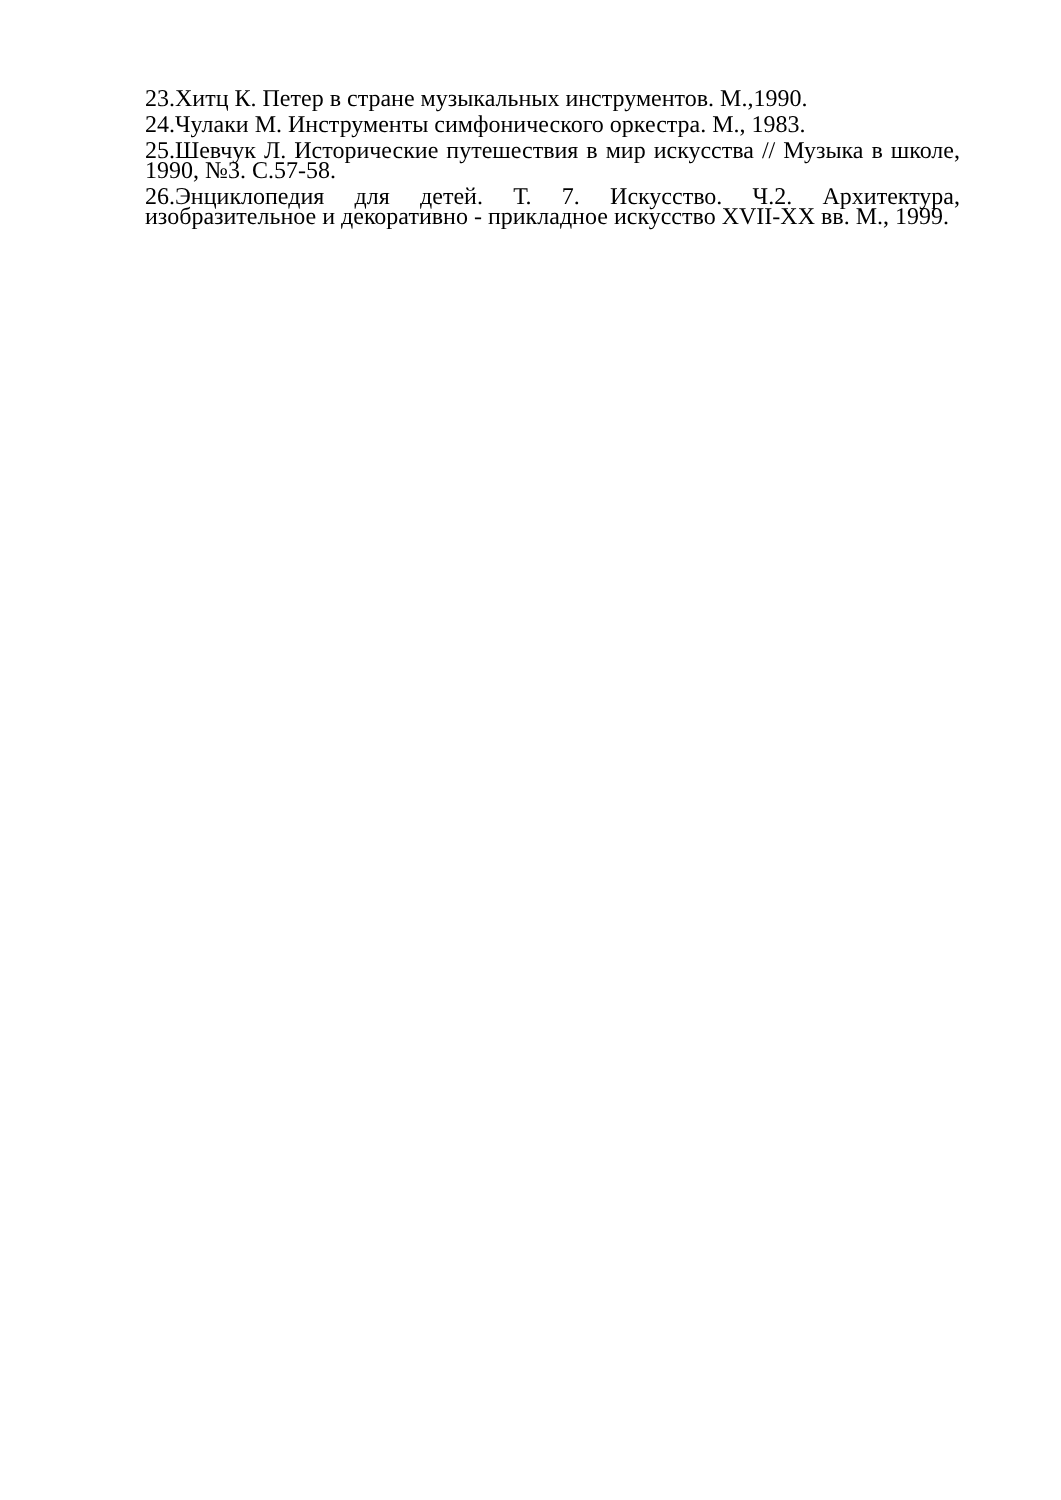23.Хитц К. Петер в стране музыкальных инструментов. М.,1990.
24.Чулаки М. Инструменты симфонического оркестра. М., 1983.
25.Шевчук Л. Исторические путешествия в мир искусства // Музыка в школе, 1990, №3. С.57-58.
26.Энциклопедия для детей. Т. 7. Искусство. Ч.2. Архитектура, изобразительное и декоративно - прикладное искусство XVII-XX вв. М., 1999.